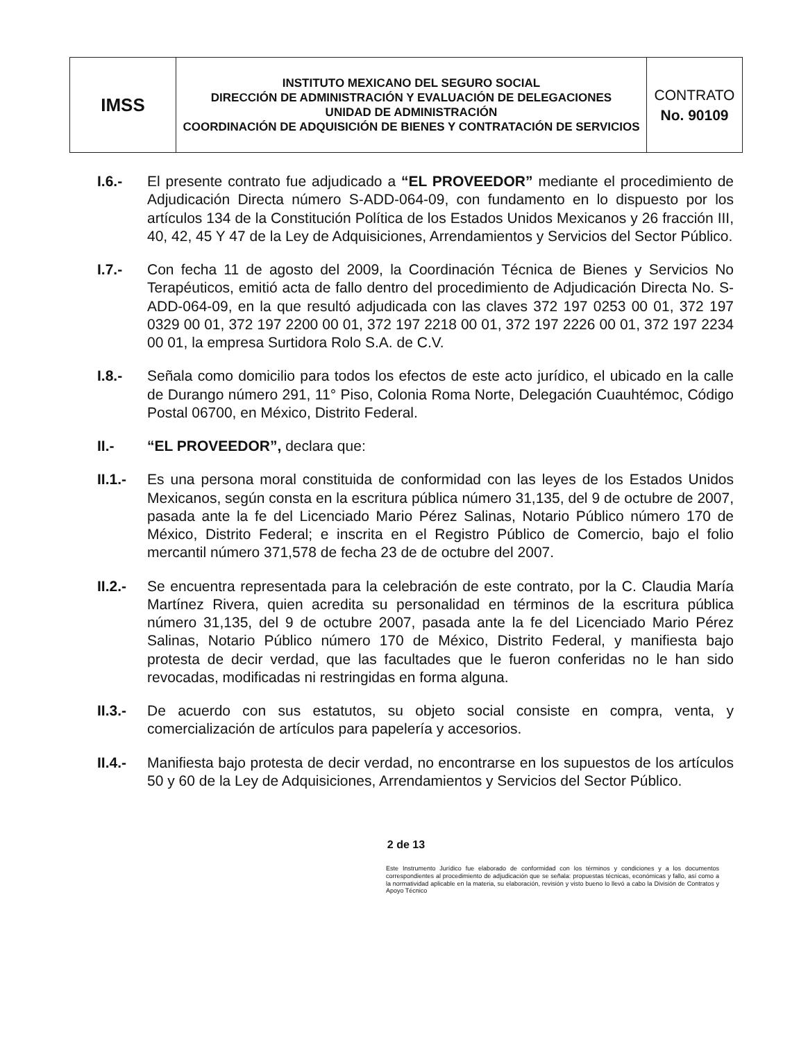| IMSS | INSTITUTO MEXICANO DEL SEGURO SOCIAL DIRECCIÓN DE ADMINISTRACIÓN Y EVALUACIÓN DE DELEGACIONES UNIDAD DE ADMINISTRACIÓN COORDINACIÓN DE ADQUISICIÓN DE BIENES Y CONTRATACIÓN DE SERVICIOS | CONTRATO No. 90109 |
I.6.- El presente contrato fue adjudicado a “EL PROVEEDOR” mediante el procedimiento de Adjudicación Directa número S-ADD-064-09, con fundamento en lo dispuesto por los artículos 134 de la Constitución Política de los Estados Unidos Mexicanos y 26 fracción III, 40, 42, 45 Y 47 de la Ley de Adquisiciones, Arrendamientos y Servicios del Sector Público.
I.7.- Con fecha 11 de agosto del 2009, la Coordinación Técnica de Bienes y Servicios No Terapéuticos, emitió acta de fallo dentro del procedimiento de Adjudicación Directa No. S-ADD-064-09, en la que resultó adjudicada con las claves 372 197 0253 00 01, 372 197 0329 00 01, 372 197 2200 00 01, 372 197 2218 00 01, 372 197 2226 00 01, 372 197 2234 00 01, la empresa Surtidora Rolo S.A. de C.V.
I.8.- Señala como domicilio para todos los efectos de este acto jurídico, el ubicado en la calle de Durango número 291, 11° Piso, Colonia Roma Norte, Delegación Cuauhtémoc, Código Postal 06700, en México, Distrito Federal.
II.- “EL PROVEEDOR”, declara que:
II.1.-
Es una persona moral constituida de conformidad con las leyes de los Estados Unidos Mexicanos, según consta en la escritura pública número 31,135, del 9 de octubre de 2007, pasada ante la fe del Licenciado Mario Pérez Salinas, Notario Público número 170 de México, Distrito Federal; e inscrita en el Registro Público de Comercio, bajo el folio mercantil número 371,578 de fecha 23 de de octubre del 2007.
II.2.-
Se encuentra representada para la celebración de este contrato, por la C. Claudia María Martínez Rivera, quien acredita su personalidad en términos de la escritura pública número 31,135, del 9 de octubre 2007, pasada ante la fe del Licenciado Mario Pérez Salinas, Notario Público número 170 de México, Distrito Federal, y manifiesta bajo protesta de decir verdad, que las facultades que le fueron conferidas no le han sido revocadas, modificadas ni restringidas en forma alguna.
II.3.-
De acuerdo con sus estatutos, su objeto social consiste en compra, venta, y comercialización de artículos para papelería y accesorios.
II.4.-
Manifiesta bajo protesta de decir verdad, no encontrarse en los supuestos de los artículos 50 y 60 de la Ley de Adquisiciones, Arrendamientos y Servicios del Sector Público.
2 de 13
Este Instrumento Jurídico fue elaborado de conformidad con los términos y condiciones y a los documentos correspondientes al procedimiento de adjudicación que se señala: propuestas técnicas, económicas y fallo, así como a la normatividad aplicable en la materia, su elaboración, revisión y visto bueno lo llevó a cabo la División de Contratos y Apoyo Técnico